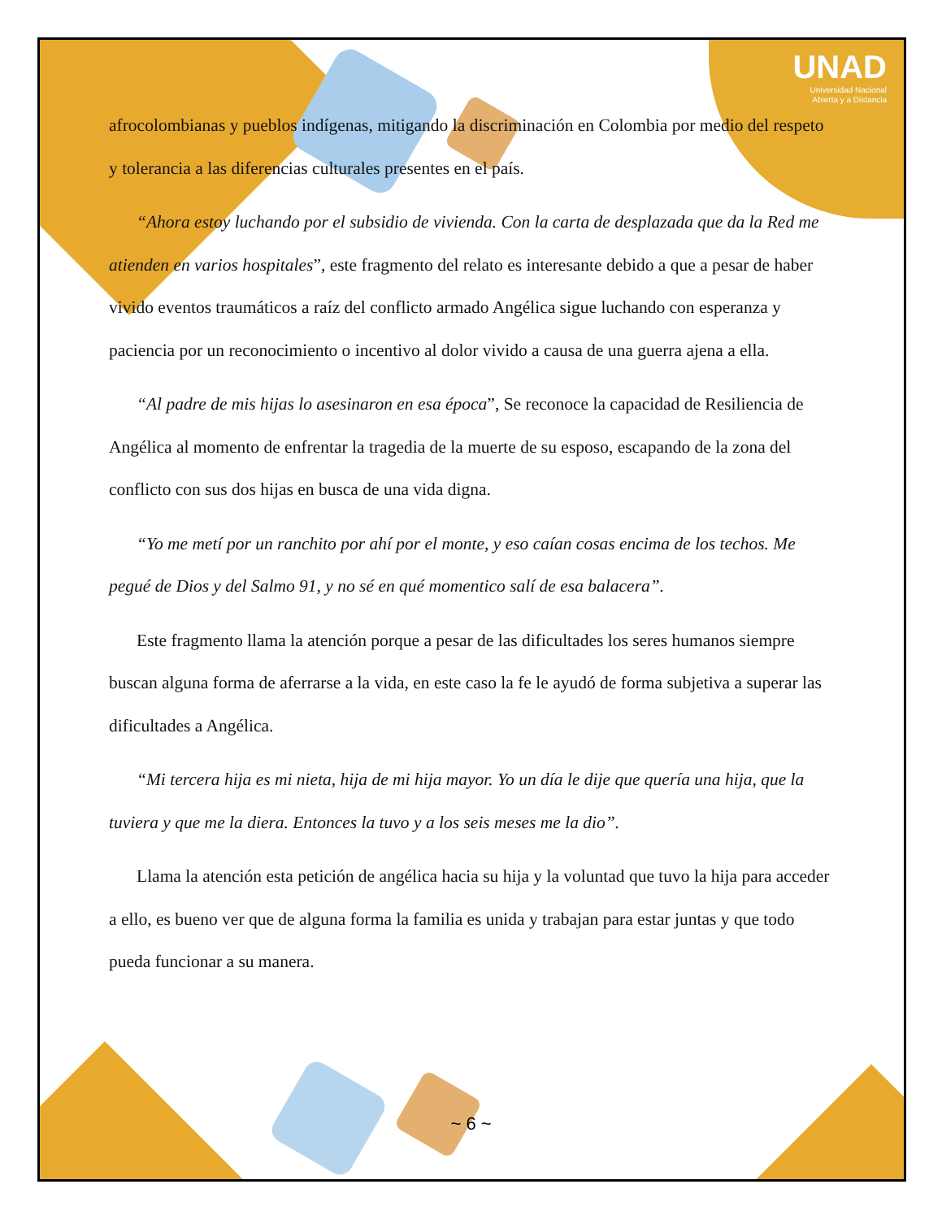UNAD
Universidad Nacional
Abierta y a Distancia
afrocolombianas y pueblos indígenas, mitigando la discriminación en Colombia por medio del respeto y tolerancia a las diferencias culturales presentes en el país.
“Ahora estoy luchando por el subsidio de vivienda. Con la carta de desplazada que da la Red me atienden en varios hospitales”, este fragmento del relato es interesante debido a que a pesar de haber vivido eventos traumáticos a raíz del conflicto armado Angélica sigue luchando con esperanza y paciencia por un reconocimiento o incentivo al dolor vivido a causa de una guerra ajena a ella.
“Al padre de mis hijas lo asesinaron en esa época”, Se reconoce la capacidad de Resiliencia de Angélica al momento de enfrentar la tragedia de la muerte de su esposo, escapando de la zona del conflicto con sus dos hijas en busca de una vida digna.
“Yo me metí por un ranchito por ahí por el monte, y eso caían cosas encima de los techos. Me pegué de Dios y del Salmo 91, y no sé en qué momentico salí de esa balacera”.
Este fragmento llama la atención porque a pesar de las dificultades los seres humanos siempre buscan alguna forma de aferrarse a la vida, en este caso la fe le ayudó de forma subjetiva a superar las dificultades a Angélica.
“Mi tercera hija es mi nieta, hija de mi hija mayor. Yo un día le dije que quería una hija, que la tuviera y que me la diera. Entonces la tuvo y a los seis meses me la dio”.
Llama la atención esta petición de angélica hacia su hija y la voluntad que tuvo la hija para acceder a ello, es bueno ver que de alguna forma la familia es unida y trabajan para estar juntas y que todo pueda funcionar a su manera.
~ 6 ~